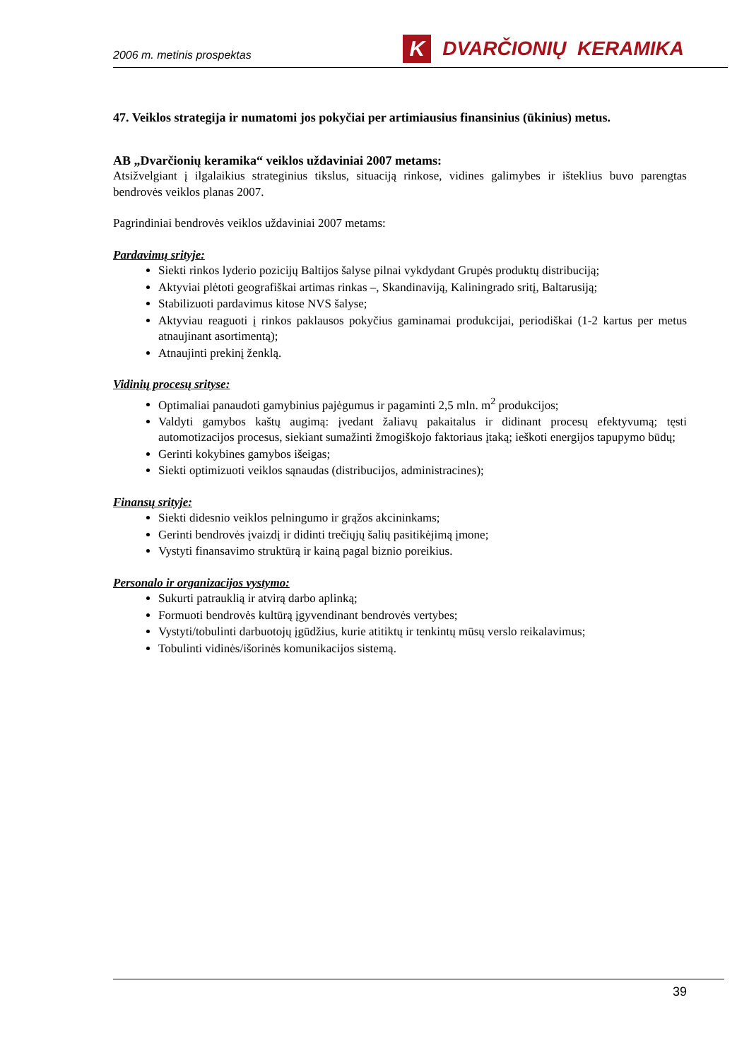2006 m. metinis prospektas K DVARČIONIŲ KERAMIKA
47. Veiklos strategija ir numatomi jos pokyčiai per artimiausius finansinius (ūkinius) metus.
AB „Dvarčionių keramika“ veiklos uždaviniai 2007 metams:
Atsižvelgiant į ilgalaikius strateginius tikslus, situaciją rinkose, vidines galimybes ir išteklius buvo parengtas bendrovės veiklos planas 2007.
Pagrindiniai bendrovės veiklos uždaviniai 2007 metams:
Pardavimų srityje:
Siekti rinkos lyderio pozicijų Baltijos šalyse pilnai vykdydant Grupės produktų distribuciją;
Aktyviai plėtoti geografiškai artimas rinkas –, Skandinaviją, Kaliningrado sritį, Baltarusiją;
Stabilizuoti pardavimus kitose NVS šalyse;
Aktyviau reaguoti į rinkos paklausos pokyčius gaminamai produkcijai, periodiškai (1-2 kartus per metus atnaujinant asortimentą);
Atnaujinti prekinį ženklą.
Vidinių procesų srityse:
Optimaliai panaudoti gamybinius pajėgumus ir pagaminti 2,5 mln. m<sup>2</sup> produkcijos;
Valdyti gamybos kaštų augimą: įvedant žaliavų pakaitalus ir didinant procesų efektyvumą; tęsti automotizacijos procesus, siekiant sumažinti žmogiškojo faktoriaus įtaką; ieškoti energijos tapupymo būdų;
Gerinti kokybines gamybos išeigas;
Siekti optimizuoti veiklos sąnaudas (distribucijos, administracines);
Finansų srityje:
Siekti didesnio veiklos pelningumo ir grąžos akcininkams;
Gerinti bendrovės įvaizdį ir didinti trečiųjų šalių pasitikėjimą įmone;
Vystyti finansavimo struktūrą ir kainą pagal biznio poreikius.
Personalo ir organizacijos vystymo:
Sukurti patrauklią ir atvirą darbo aplinką;
Formuoti bendrovės kultūrą įgyvendinant bendrovės vertybes;
Vystyti/tobulinti darbuotojų įgūdžius, kurie atitiktų ir tenkintų mūsų verslo reikalavimus;
Tobulinti vidinės/išorinės komunikacijos sistemą.
39